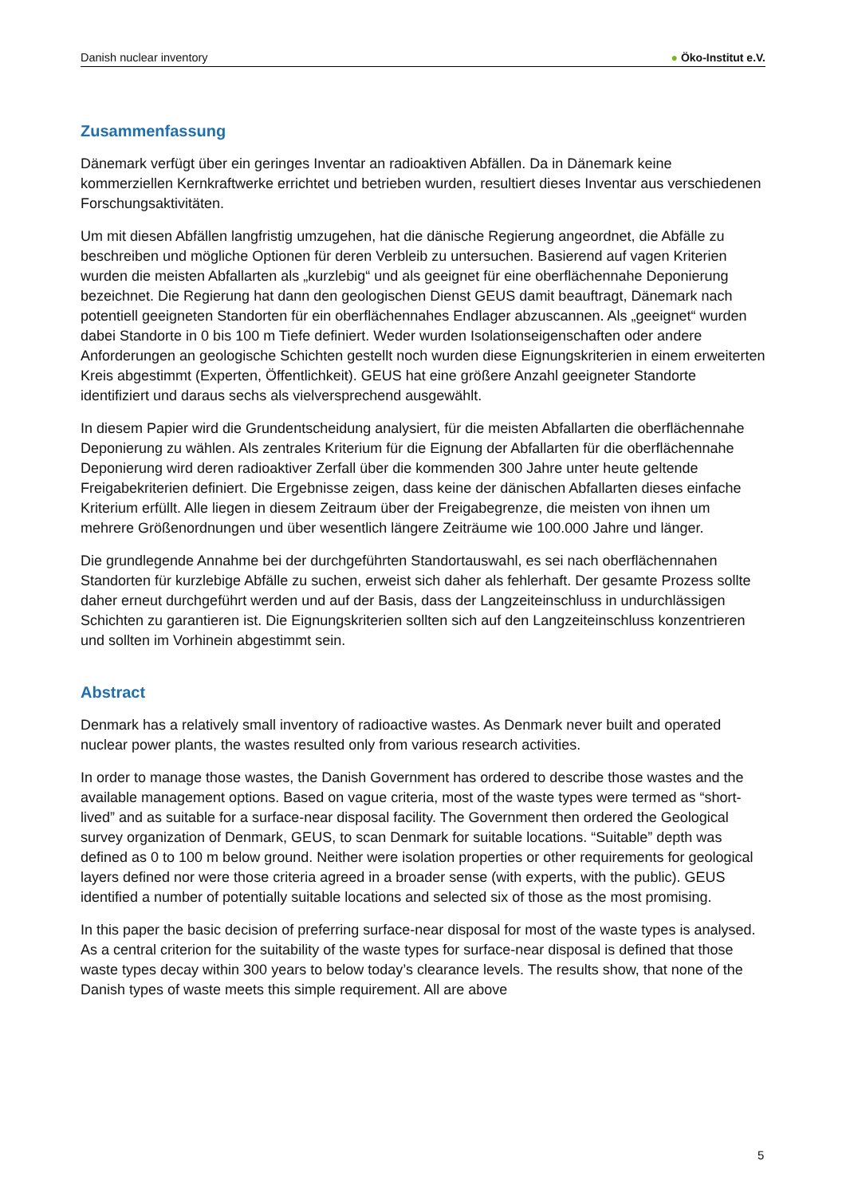Danish nuclear inventory ● Öko-Institut e.V.
Zusammenfassung
Dänemark verfügt über ein geringes Inventar an radioaktiven Abfällen. Da in Dänemark keine kommerziellen Kernkraftwerke errichtet und betrieben wurden, resultiert dieses Inventar aus verschiedenen Forschungsaktivitäten.
Um mit diesen Abfällen langfristig umzugehen, hat die dänische Regierung angeordnet, die Abfälle zu beschreiben und mögliche Optionen für deren Verbleib zu untersuchen. Basierend auf vagen Kriterien wurden die meisten Abfallarten als „kurzlebig“ und als geeignet für eine oberflächennahe Deponierung bezeichnet. Die Regierung hat dann den geologischen Dienst GEUS damit beauftragt, Dänemark nach potentiell geeigneten Standorten für ein oberflächennahes Endlager abzuscannen. Als „geeignet“ wurden dabei Standorte in 0 bis 100 m Tiefe definiert. Weder wurden Isolationseigenschaften oder andere Anforderungen an geologische Schichten gestellt noch wurden diese Eignungskriterien in einem erweiterten Kreis abgestimmt (Experten, Öffentlichkeit). GEUS hat eine größere Anzahl geeigneter Standorte identifiziert und daraus sechs als vielversprechend ausgewählt.
In diesem Papier wird die Grundentscheidung analysiert, für die meisten Abfallarten die oberflächennahe Deponierung zu wählen. Als zentrales Kriterium für die Eignung der Abfallarten für die oberflächennahe Deponierung wird deren radioaktiver Zerfall über die kommenden 300 Jahre unter heute geltende Freigabekriterien definiert. Die Ergebnisse zeigen, dass keine der dänischen Abfallarten dieses einfache Kriterium erfüllt. Alle liegen in diesem Zeitraum über der Freigabegrenze, die meisten von ihnen um mehrere Größenordnungen und über wesentlich längere Zeiträume wie 100.000 Jahre und länger.
Die grundlegende Annahme bei der durchgeführten Standortauswahl, es sei nach oberflächennahen Standorten für kurzlebige Abfälle zu suchen, erweist sich daher als fehlerhaft. Der gesamte Prozess sollte daher erneut durchgeführt werden und auf der Basis, dass der Langzeiteinschluss in undurchlässigen Schichten zu garantieren ist. Die Eignungskriterien sollten sich auf den Langzeiteinschluss konzentrieren und sollten im Vorhinein abgestimmt sein.
Abstract
Denmark has a relatively small inventory of radioactive wastes. As Denmark never built and operated nuclear power plants, the wastes resulted only from various research activities.
In order to manage those wastes, the Danish Government has ordered to describe those wastes and the available management options. Based on vague criteria, most of the waste types were termed as “short-lived” and as suitable for a surface-near disposal facility. The Government then ordered the Geological survey organization of Denmark, GEUS, to scan Denmark for suitable locations. “Suitable” depth was defined as 0 to 100 m below ground. Neither were isolation properties or other requirements for geological layers defined nor were those criteria agreed in a broader sense (with experts, with the public). GEUS identified a number of potentially suitable locations and selected six of those as the most promising.
In this paper the basic decision of preferring surface-near disposal for most of the waste types is analysed. As a central criterion for the suitability of the waste types for surface-near disposal is defined that those waste types decay within 300 years to below today’s clearance levels. The results show, that none of the Danish types of waste meets this simple requirement. All are above
5